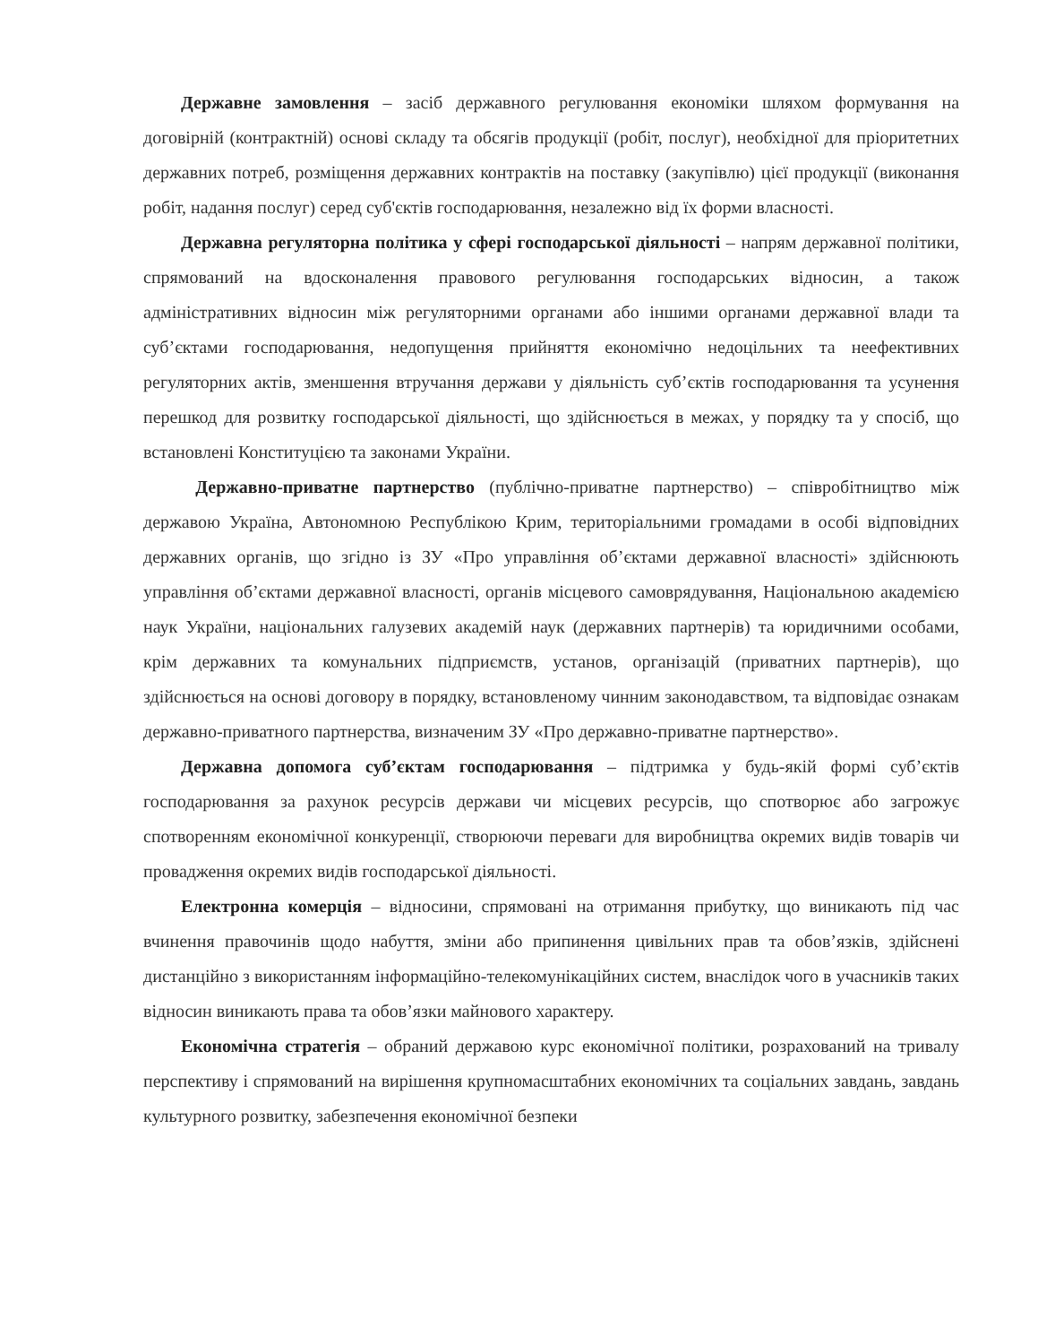Державне замовлення – засіб державного регулювання економіки шляхом формування на договірній (контрактній) основі складу та обсягів продукції (робіт, послуг), необхідної для пріоритетних державних потреб, розміщення державних контрактів на поставку (закупівлю) цієї продукції (виконання робіт, надання послуг) серед суб'єктів господарювання, незалежно від їх форми власності.
Державна регуляторна політика у сфері господарської діяльності – напрям державної політики, спрямований на вдосконалення правового регулювання господарських відносин, а також адміністративних відносин між регуляторними органами або іншими органами державної влади та суб’єктами господарювання, недопущення прийняття економічно недоцільних та неефективних регуляторних актів, зменшення втручання держави у діяльність суб’єктів господарювання та усунення перешкод для розвитку господарської діяльності, що здійснюється в межах, у порядку та у спосіб, що встановлені Конституцією та законами України.
Державно-приватне партнерство (публічно-приватне партнерство) – співробітництво між державою Україна, Автономною Республікою Крим, територіальними громадами в особі відповідних державних органів, що згідно із ЗУ «Про управління об’єктами державної власності» здійснюють управління об’єктами державної власності, органів місцевого самоврядування, Національною академією наук України, національних галузевих академій наук (державних партнерів) та юридичними особами, крім державних та комунальних підприємств, установ, організацій (приватних партнерів), що здійснюється на основі договору в порядку, встановленому чинним законодавством, та відповідає ознакам державно-приватного партнерства, визначеним ЗУ «Про державно-приватне партнерство».
Державна допомога суб’єктам господарювання – підтримка у будь-якій формі суб’єктів господарювання за рахунок ресурсів держави чи місцевих ресурсів, що спотворює або загрожує спотворенням економічної конкуренції, створюючи переваги для виробництва окремих видів товарів чи провадження окремих видів господарської діяльності.
Електронна комерція – відносини, спрямовані на отримання прибутку, що виникають під час вчинення правочинів щодо набуття, зміни або припинення цивільних прав та обов’язків, здійснені дистанційно з використанням інформаційно-телекомунікаційних систем, внаслідок чого в учасників таких відносин виникають права та обов’язки майнового характеру.
Економічна стратегія – обраний державою курс економічної політики, розрахований на тривалу перспективу і спрямований на вирішення крупномасштабних економічних та соціальних завдань, завдань культурного розвитку, забезпечення економічної безпеки